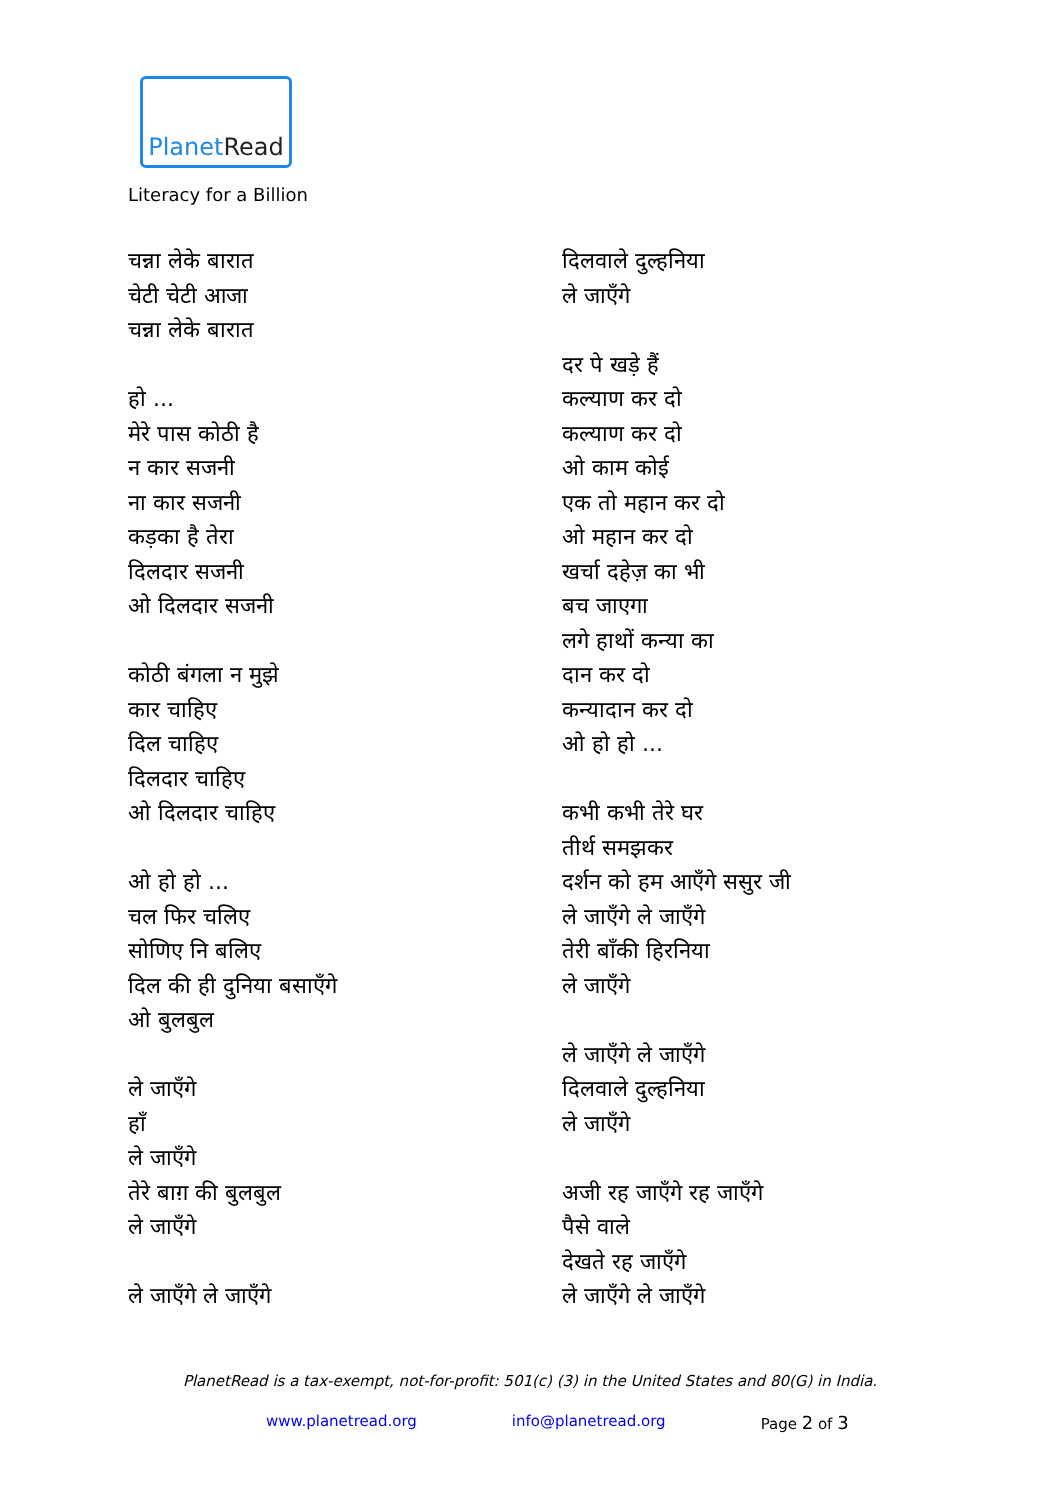PlanetRead
Literacy for a Billion
चन्ना लेके बारात
चेटी चेटी आजा
चन्ना लेके बारात
हो ...
मेरे पास कोठी है
न कार सजनी
ना कार सजनी
कड़का है तेरा
दिलदार सजनी
ओ दिलदार सजनी
कोठी बंगला न मुझे
कार चाहिए
दिल चाहिए
दिलदार चाहिए
ओ दिलदार चाहिए
ओ हो हो ...
चल फिर चलिए
सोणिए नि बलिए
दिल की ही दुनिया बसाएँगे
ओ बुलबुल
ले जाएँगे
हाँ
ले जाएँगे
तेरे बाग़ की बुलबुल
ले जाएँगे
ले जाएँगे ले जाएँगे
दिलवाले दुल्हनिया
ले जाएँगे
दर पे खड़े हैं
कल्याण कर दो
कल्याण कर दो
ओ काम कोई
एक तो महान कर दो
ओ महान कर दो
खर्चा दहेज़ का भी
बच जाएगा
लगे हाथों कन्या का
दान कर दो
कन्यादान कर दो
ओ हो हो ...
कभी कभी तेरे घर
तीर्थ समझकर
दर्शन को हम आएँगे ससुर जी
ले जाएँगे ले जाएँगे
तेरी बाँकी हिरनिया
ले जाएँगे
ले जाएँगे ले जाएँगे
दिलवाले दुल्हनिया
ले जाएँगे
अजी रह जाएँगे रह जाएँगे
पैसे वाले
देखते रह जाएँगे
ले जाएँगे ले जाएँगे
PlanetRead is a tax-exempt, not-for-profit: 501(c) (3) in the United States and 80(G) in India.
www.planetread.org info@planetread.org Page 2 of 3